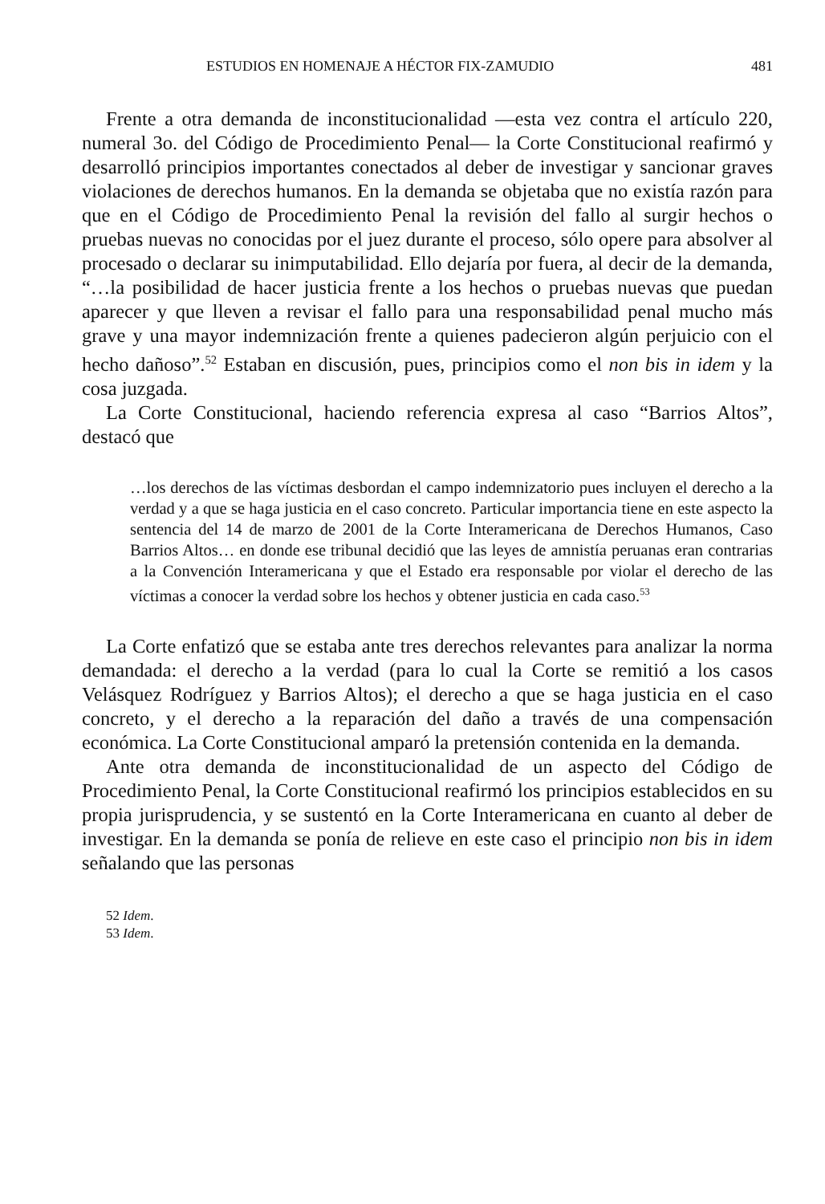ESTUDIOS EN HOMENAJE A HÉCTOR FIX-ZAMUDIO 481
Frente a otra demanda de inconstitucionalidad —esta vez contra el artículo 220, numeral 3o. del Código de Procedimiento Penal— la Corte Constitucional reafirmó y desarrolló principios importantes conectados al deber de investigar y sancionar graves violaciones de derechos humanos. En la demanda se objetaba que no existía razón para que en el Código de Procedimiento Penal la revisión del fallo al surgir hechos o pruebas nuevas no conocidas por el juez durante el proceso, sólo opere para absolver al procesado o declarar su inimputabilidad. Ello dejaría por fuera, al decir de la demanda, “…la posibilidad de hacer justicia frente a los hechos o pruebas nuevas que puedan aparecer y que lleven a revisar el fallo para una responsabilidad penal mucho más grave y una mayor indemnización frente a quienes padecieron algún perjuicio con el hecho dañoso”.<sup>52</sup> Estaban en discusión, pues, principios como el non bis in idem y la cosa juzgada.
La Corte Constitucional, haciendo referencia expresa al caso “Barrios Altos”, destacó que
…los derechos de las víctimas desbordan el campo indemnizatorio pues incluyen el derecho a la verdad y a que se haga justicia en el caso concreto. Particular importancia tiene en este aspecto la sentencia del 14 de marzo de 2001 de la Corte Interamericana de Derechos Humanos, Caso Barrios Altos… en donde ese tribunal decidió que las leyes de amnistía peruanas eran contrarias a la Convención Interamericana y que el Estado era responsable por violar el derecho de las víctimas a conocer la verdad sobre los hechos y obtener justicia en cada caso.<sup>53</sup>
La Corte enfatizó que se estaba ante tres derechos relevantes para analizar la norma demandada: el derecho a la verdad (para lo cual la Corte se remitió a los casos Velásquez Rodríguez y Barrios Altos); el derecho a que se haga justicia en el caso concreto, y el derecho a la reparación del daño a través de una compensación económica. La Corte Constitucional amparó la pretensión contenida en la demanda.
Ante otra demanda de inconstitucionalidad de un aspecto del Código de Procedimiento Penal, la Corte Constitucional reafirmó los principios establecidos en su propia jurisprudencia, y se sustentó en la Corte Interamericana en cuanto al deber de investigar. En la demanda se ponía de relieve en este caso el principio non bis in idem señalando que las personas
52 Idem.
53 Idem.